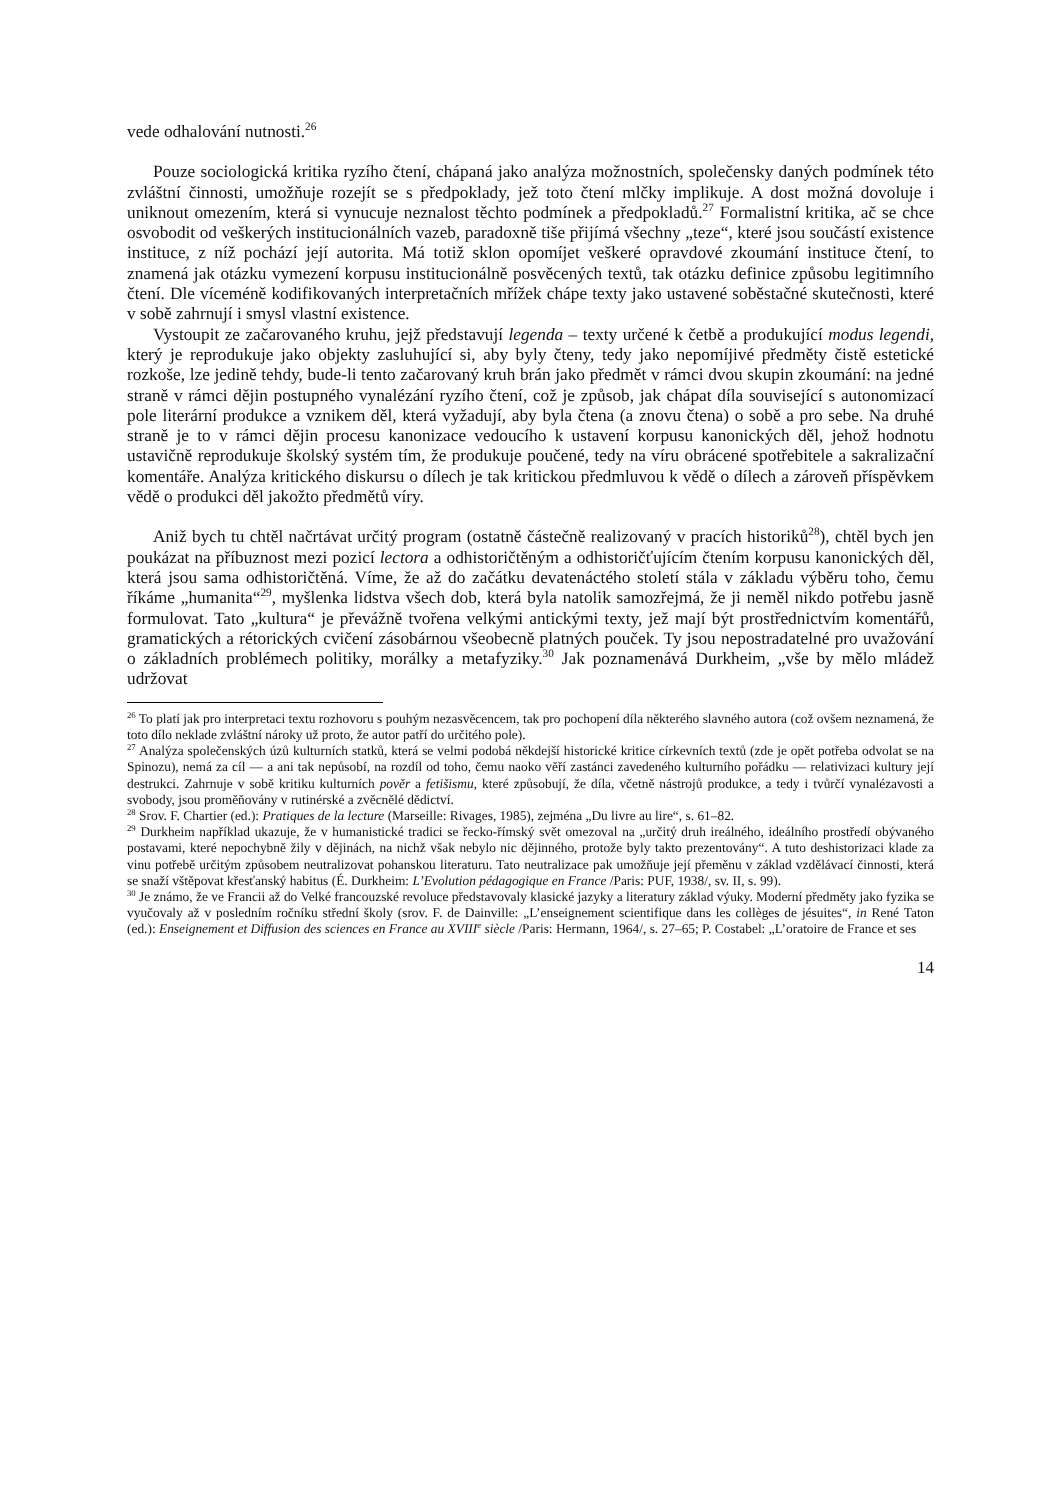vede odhalování nutnosti.<sup>26</sup>
Pouze sociologická kritika ryzího čtení, chápaná jako analýza možnostních, společensky daných podmínek této zvláštní činnosti, umožňuje rozejít se s předpoklady, jež toto čtení mlčky implikuje. A dost možná dovoluje i uniknout omezením, která si vynucuje neznalost těchto podmínek a předpokladů.<sup>27</sup> Formalistní kritika, ač se chce osvobodit od veškerých institucionálních vazeb, paradoxně tiše přijímá všechny „teze“, které jsou součástí existence instituce, z níž pochází její autorita. Má totiž sklon opomíjet veškeré opravdové zkoumání instituce čtení, to znamená jak otázku vymezení korpusu institucionálně posvěcených textů, tak otázku definice způsobu legitimního čtení. Dle víceméně kodifikovaných interpretačních mřížek chápe texty jako ustavené soběstačné skutečnosti, které v sobě zahrnují i smysl vlastní existence.
Vystoupit ze začarovaného kruhu, jejž představují legenda – texty určené k četbě a produkující modus legendi, který je reprodukuje jako objekty zasluhující si, aby byly čteny, tedy jako nepomíjivé předměty čistě estetické rozkoše, lze jedině tehdy, bude-li tento začarovaný kruh brán jako předmět v rámci dvou skupin zkoumání: na jedné straně v rámci dějin postupného vynalézání ryzího čtení, což je způsob, jak chápat díla související s autonomizací pole literární produkce a vznikem děl, která vyžadují, aby byla čtena (a znovu čtena) o sobě a pro sebe. Na druhé straně je to v rámci dějin procesu kanonizace vedoucího k ustavení korpusu kanonických děl, jehož hodnotu ustavičně reprodukuje školský systém tím, že produkuje poučené, tedy na víru obrácené spotřebitele a sakralizační komentáře. Analýza kritického diskursu o dílech je tak kritickou předmluvou k vědě o dílech a zároveň příspěvkem vědě o produkci děl jakožto předmětů víry.
Aniž bych tu chtěl načrtávat určitý program (ostatně částečně realizovaný v pracích historiků<sup>28</sup>), chtěl bych jen poukázat na příbuznost mezi pozicí lectora a odhistoričtěným a odhistoričťujícím čtením korpusu kanonických děl, která jsou sama odhistoričtěná. Víme, že až do začátku devatenáctého století stála v základu výběru toho, čemu říkáme „humanita“<sup>29</sup>, myšlenka lidstva všech dob, která byla natolik samozřejmá, že ji neměl nikdo potřebu jasně formulovat. Tato „kultura“ je převážně tvořena velkými antickými texty, jež mají být prostřednictvím komentářů, gramatických a rétorických cvičení zásobárnou všeobecně platných pouček. Ty jsou nepostradatelné pro uvažování o základních problémech politiky, morálky a metafyziky.<sup>30</sup> Jak poznamenává Durkheim, „vše by mělo mládež udržovat
<sup>26</sup> To platí jak pro interpretaci textu rozhovoru s pouhým nezasvěcencem, tak pro pochopení díla některého slavného autora (což ovšem neznamená, že toto dílo neklade zvláštní nároky už proto, že autor patří do určitého pole).
<sup>27</sup> Analýza společenských úzů kulturních statků, která se velmi podobá někdejší historické kritice církevních textů (zde je opět potřeba odvolat se na Spinozu), nemá za cíl — a ani tak nepůsobí, na rozdíl od toho, čemu naoko věří zastánci zavedeného kulturního pořádku — relativizaci kultury její destrukci. Zahrnuje v sobě kritiku kulturních pověr a fetišismu, které způsobují, že díla, včetně nástrojů produkce, a tedy i tvůrčí vynalézavosti a svobody, jsou proměňovány v rutinérské a zvěcnělé dědictví.
<sup>28</sup> Srov. F. Chartier (ed.): Pratiques de la lecture (Marseille: Rivages, 1985), zejména „Du livre au lire“, s. 61–82.
<sup>29</sup> Durkheim například ukazuje, že v humanistické tradici se řecko-římský svět omezoval na „určitý druh ireálného, ideálního prostředí obývaného postavami, které nepochybně žily v dějinách, na nichž však nebylo nic dějinného, protože byly takto prezentovány“. A tuto deshistorizaci klade za vinu potřebě určitým způsobem neutralizovat pohanskou literaturu. Tato neutralizace pak umožňuje její přeměnu v základ vzdělávací činnosti, která se snaží vštěpovat křesťanský habitus (É. Durkheim: L’Evolution pédagogique en France /Paris: PUF, 1938/, sv. II, s. 99).
<sup>30</sup> Je známo, že ve Francii až do Velké francouzské revoluce představovaly klasické jazyky a literatury základ výuky. Moderní předměty jako fyzika se vyučovaly až v posledním ročníku střední školy (srov. F. de Dainville: „L’enseignement scientifique dans les collèges de jésuites“, in René Taton (ed.): Enseignement et Diffusion des sciences en France au XVIII<sup>e</sup> siècle /Paris: Hermann, 1964/, s. 27–65; P. Costabel: „L’oratoire de France et ses
14